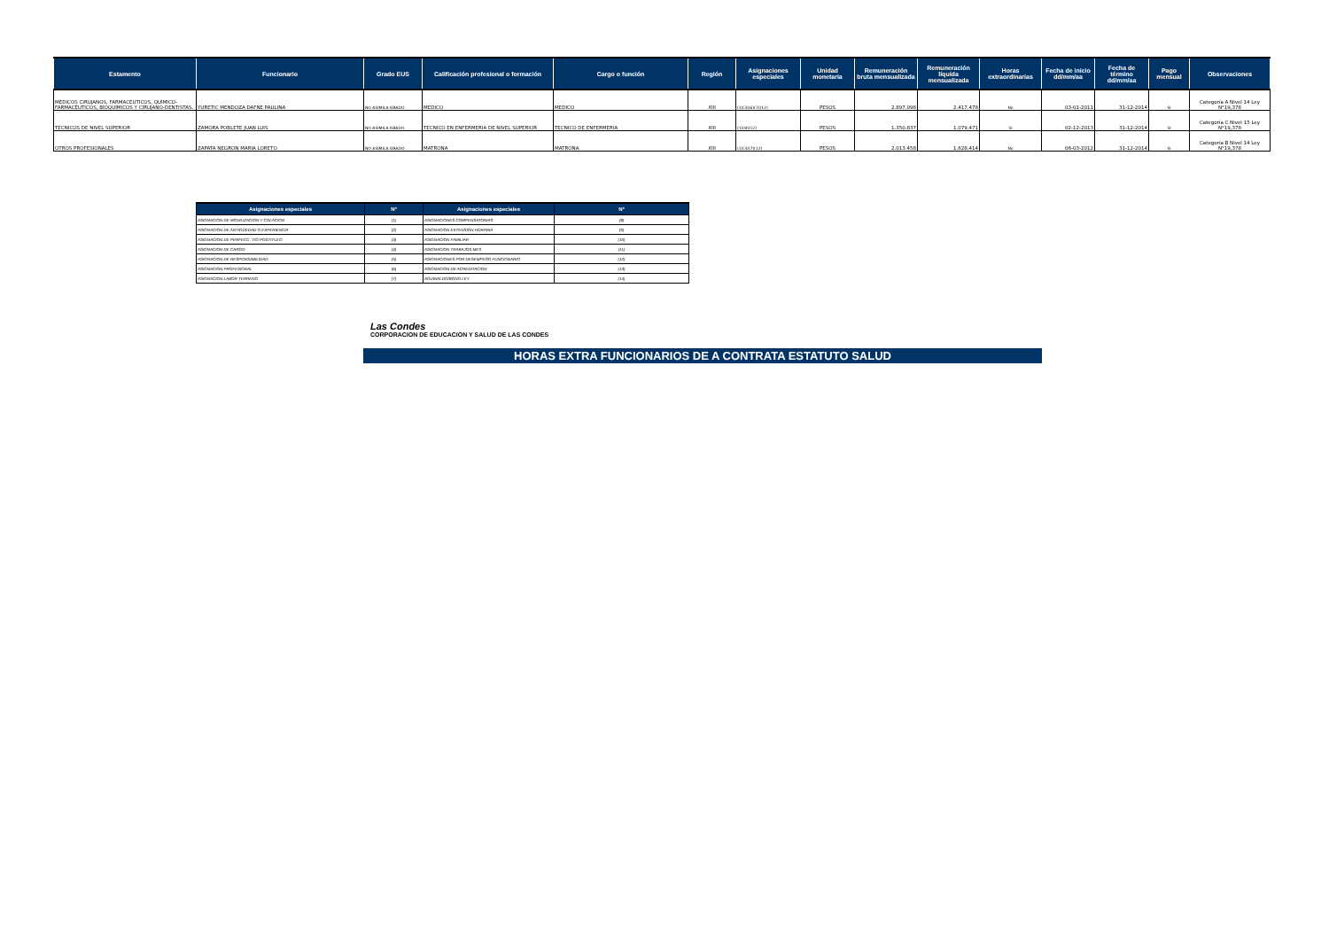| Estamento | Funcionario | Grado EUS | Calificación profesional o formación | Cargo o función | Región | Asignaciones especiales | Unidad monetaria | Remuneración bruta mensualizada | Remuneración líquida mensualizada | Horas extraordinarias | Fecha de inicio dd/mm/aa | Fecha de término dd/mm/aa | Pago mensual | Observaciones |
| --- | --- | --- | --- | --- | --- | --- | --- | --- | --- | --- | --- | --- | --- | --- |
| MÉDICOS CIRUJANOS, FARMACÉUTICOS, QUÍMICO-FARMACÉUTICOS, BIOQUÍMICOS Y CIRUJANO-DENTISTAS. | YURETIC MENDOZA DAFNE PAULINA | NO ASIMILA GRADO | MEDICO | MEDICO | XIII | (1)(3)(6)(7)(12) | PESOS | 2.897.098 | 2.417.478 | No | 03-01-2011 | 31-12-2014 | SI | Categoría A Nivel 14 Ley N°19,378 |
| TÉCNICOS DE NIVEL SUPERIOR | ZAMORA POBLETE JUAN LUIS | NO ASIMILA GRADO | TECNICO EN ENFERMERIA DE NIVEL SUPERIOR | TECNICO DE ENFERMERIA | XIII | (1)(8)(12) | PESOS | 1.350.837 | 1.079.471 | SI | 02-12-2013 | 31-12-2014 | SI | Categoría C Nivel 15 Ley N°19,378 |
| OTROS PROFESIONALES | ZAPATA NEGRON MARIA LORETO | NO ASIMILA GRADO | MATRONA | MATRONA | XIII | (1)(3)(7)(12) | PESOS | 2.013.458 | 1.628.414 | No | 06-03-2012 | 31-12-2014 | SI | Categoría B Nivel 14 Ley N°19,378 |
| Asignaciones especiales | N° | Asignaciones especiales | N° |
| --- | --- | --- | --- |
| ASIGNACION DE MOVILIZACION Y COLACION | (1) | ASIGNACIONES COMPENSATORIAS | (8) |
| ASIGNACION DE ANTIGÜEDAD O EXPERIENCIA | (2) | ASIGNACION EXTENSION HORARIA | (9) |
| ASIGNACION DE PERFECC. Y/O POSTITULO | (3) | ASIGNACION FAMILIAR | (10) |
| ASIGNACION DE CARGO | (4) | ASIGNACION TRABAJOS MES | (11) |
| ASIGNACION DE RESPONSABILIDAD | (5) | ASIGNACIONES POR DESEMPEÑO FUNCIONARIO | (12) |
| ASIGNACION PROFESIONAL | (6) | ASIGNACION DE ACREDITACION | (13) |
| ASIGNACION LABOR TERRENO | (7) | AGUINALDO/BONO LEY | (14) |
Las Condes
CORPORACION DE EDUCACION Y SALUD DE LAS CONDES
HORAS EXTRA FUNCIONARIOS DE A CONTRATA ESTATUTO SALUD